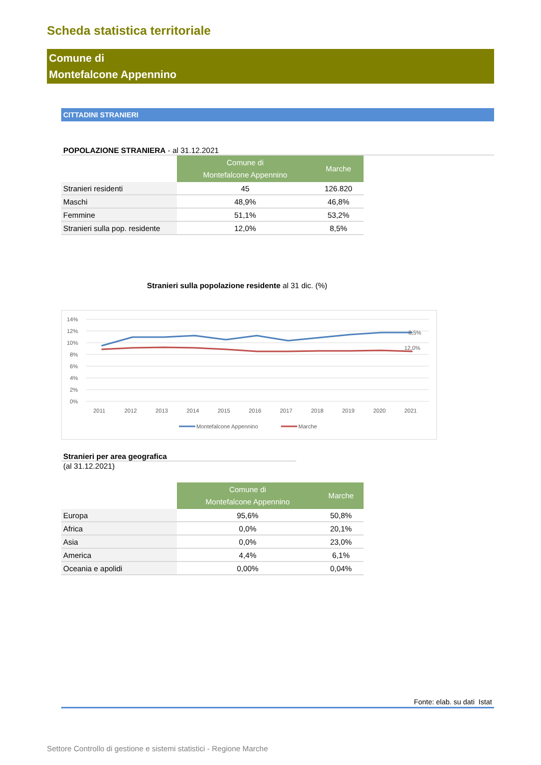Scheda statistica territoriale
Comune di
Montefalcone Appennino
CITTADINI STRANIERI
POPOLAZIONE STRANIERA - al 31.12.2021
| | Comune di Montefalcone Appennino | Marche |
| --- | --- | --- |
| Stranieri residenti | 45 | 126.820 |
| Maschi | 48,9% | 46,8% |
| Femmine | 51,1% | 53,2% |
| Stranieri sulla pop. residente | 12,0% | 8,5% |
Stranieri sulla popolazione residente al 31 dic. (%)
14%
12%
10%
8%
6%
4%
2%
0%
8,5%
12,0%
2011
2012
2013
2014
2015
2016
2017
2018
2019
2020
2021
Montefalcone Appennino
Marche
Stranieri per area geografica
(al 31.12.2021)
| | Comune di Montefalcone Appennino | Marche |
| --- | --- | --- |
| Europa | 95,6% | 50,8% |
| Africa | 0,0% | 20,1% |
| Asia | 0,0% | 23,0% |
| America | 4,4% | 6,1% |
| Oceania e apolidi | 0,00% | 0,04% |
Fonte: elab. su dati Istat
Settore Controllo di gestione e sistemi statistici - Regione Marche